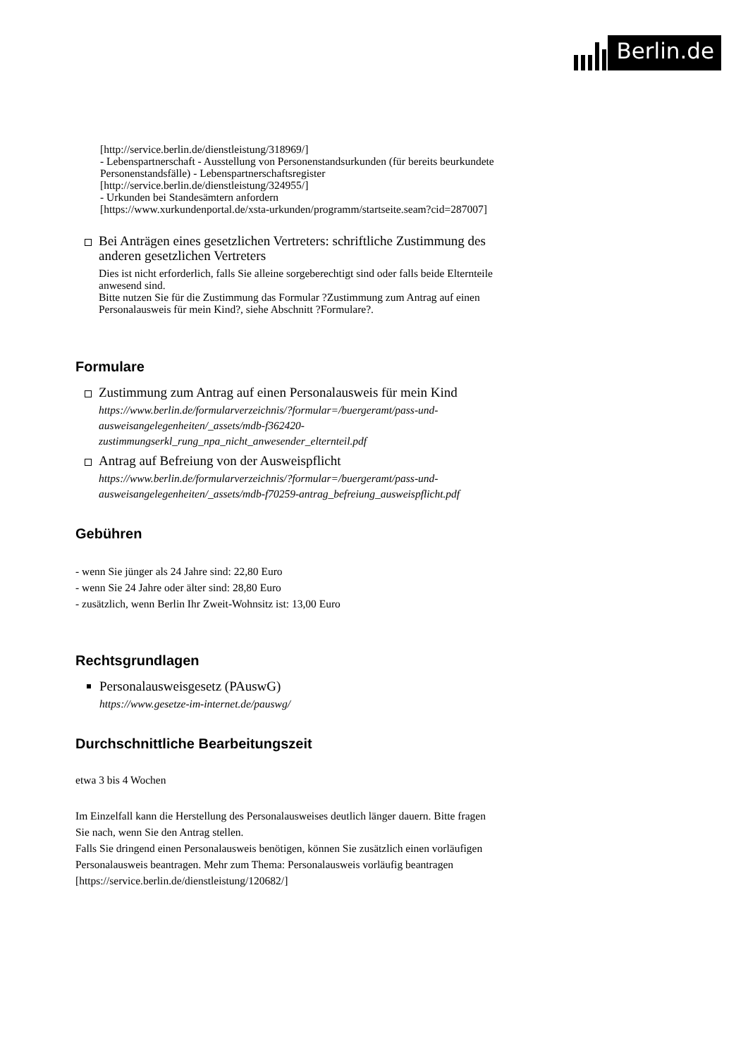Berlin.de
[http://service.berlin.de/dienstleistung/318969/]
- Lebenspartnerschaft - Ausstellung von Personenstandsurkunden (für bereits beurkundete Personenstandsfälle) - Lebenspartnerschaftsregister
[http://service.berlin.de/dienstleistung/324955/]
- Urkunden bei Standesämtern anfordern
[https://www.xurkundenportal.de/xsta-urkunden/programm/startseite.seam?cid=287007]
Bei Anträgen eines gesetzlichen Vertreters: schriftliche Zustimmung des anderen gesetzlichen Vertreters
Dies ist nicht erforderlich, falls Sie alleine sorgeberechtigt sind oder falls beide Elternteile anwesend sind.
Bitte nutzen Sie für die Zustimmung das Formular ?Zustimmung zum Antrag auf einen Personalausweis für mein Kind?, siehe Abschnitt ?Formulare?.
Formulare
Zustimmung zum Antrag auf einen Personalausweis für mein Kind
https://www.berlin.de/formularverzeichnis/?formular=/buergeramt/pass-und-ausweisangelegenheiten/_assets/mdb-f362420-zustimmungserkl_rung_npa_nicht_anwesender_elternteil.pdf
Antrag auf Befreiung von der Ausweispflicht
https://www.berlin.de/formularverzeichnis/?formular=/buergeramt/pass-und-ausweisangelegenheiten/_assets/mdb-f70259-antrag_befreiung_ausweispflicht.pdf
Gebühren
- wenn Sie jünger als 24 Jahre sind: 22,80 Euro
- wenn Sie 24 Jahre oder älter sind: 28,80 Euro
- zusätzlich, wenn Berlin Ihr Zweit-Wohnsitz ist: 13,00 Euro
Rechtsgrundlagen
Personalausweisgesetz (PAuswG)
https://www.gesetze-im-internet.de/pauswg/
Durchschnittliche Bearbeitungszeit
etwa 3 bis 4 Wochen
Im Einzelfall kann die Herstellung des Personalausweises deutlich länger dauern. Bitte fragen Sie nach, wenn Sie den Antrag stellen.
Falls Sie dringend einen Personalausweis benötigen, können Sie zusätzlich einen vorläufigen Personalausweis beantragen. Mehr zum Thema: Personalausweis vorläufig beantragen [https://service.berlin.de/dienstleistung/120682/]